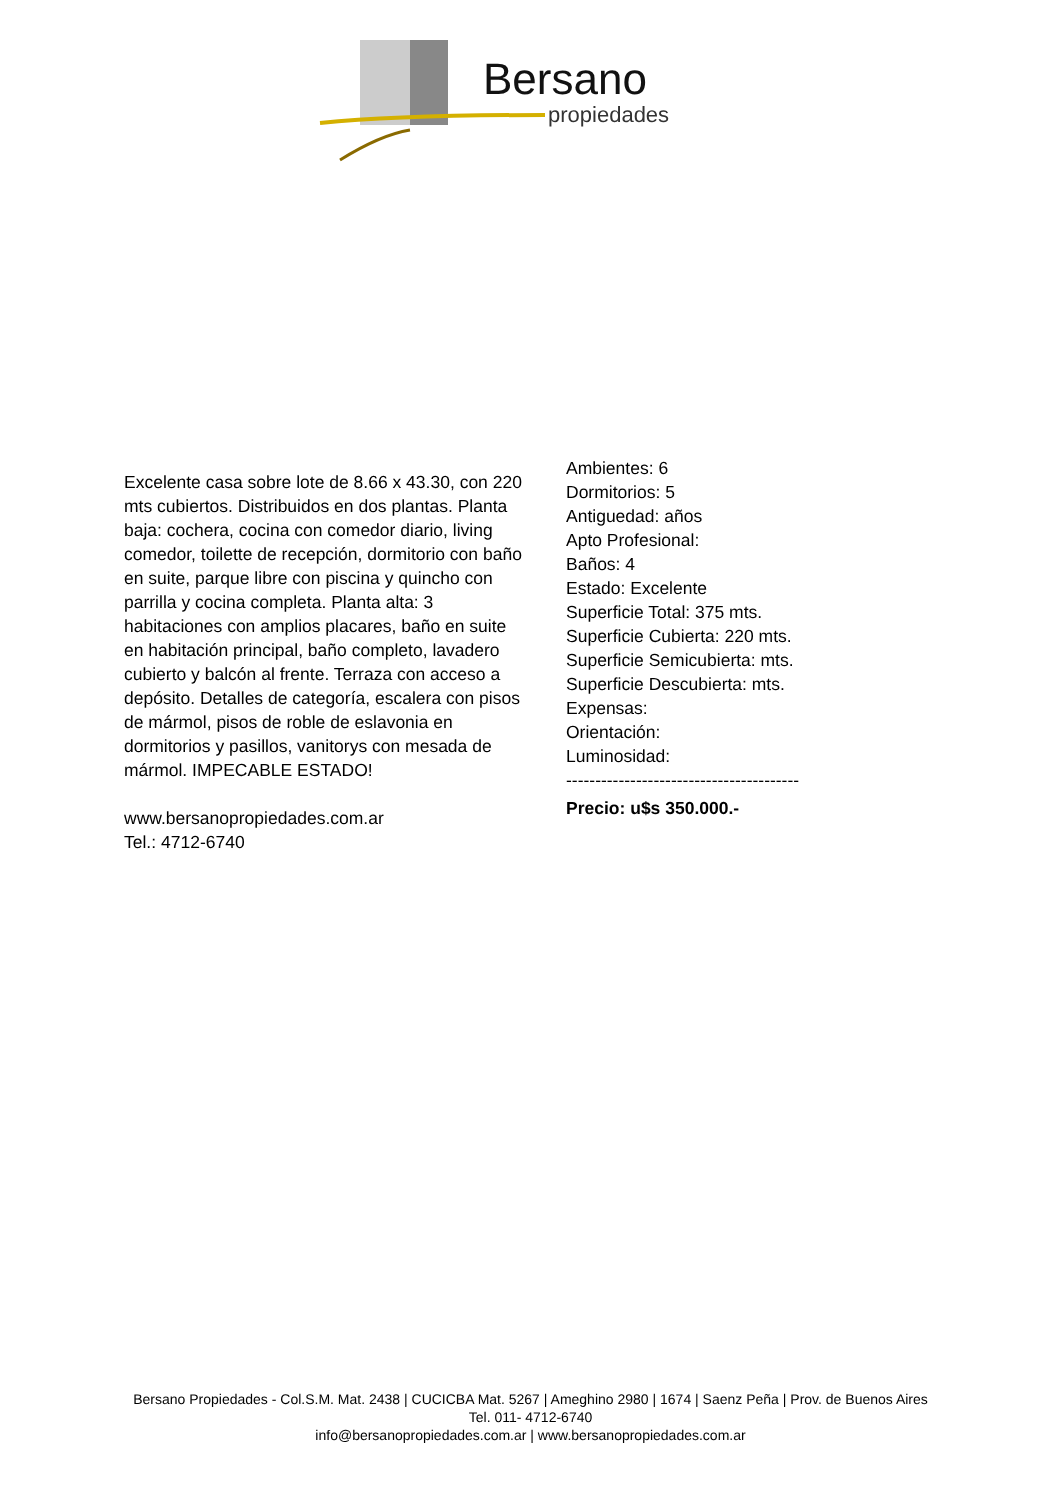Bersano
propiedades
Excelente casa sobre lote de 8.66 x 43.30, con 220 mts cubiertos. Distribuidos en dos plantas. Planta baja: cochera, cocina con comedor diario, living comedor, toilette de recepción, dormitorio con baño en suite, parque libre con piscina y quincho con parrilla y cocina completa. Planta alta: 3 habitaciones con amplios placares, baño en suite en habitación principal, baño completo, lavadero cubierto y balcón al frente. Terraza con acceso a depósito. Detalles de categoría, escalera con pisos de mármol, pisos de roble de eslavonia en dormitorios y pasillos, vanitorys con mesada de mármol. IMPECABLE ESTADO!
www.bersanopropiedades.com.ar
Tel.: 4712-6740
Ambientes: 6
Dormitorios: 5
Antiguedad: años
Apto Profesional:
Baños: 4
Estado: Excelente
Superficie Total: 375 mts.
Superficie Cubierta: 220 mts.
Superficie Semicubierta: mts.
Superficie Descubierta: mts.
Expensas:
Orientación:
Luminosidad:
----------------------------------------
Precio: u$s 350.000.-
Bersano Propiedades - Col.S.M. Mat. 2438 | CUCICBA Mat. 5267 | Ameghino 2980 | 1674 | Saenz Peña | Prov. de Buenos Aires
Tel. 011- 4712-6740
info@bersanopropiedades.com.ar | www.bersanopropiedades.com.ar